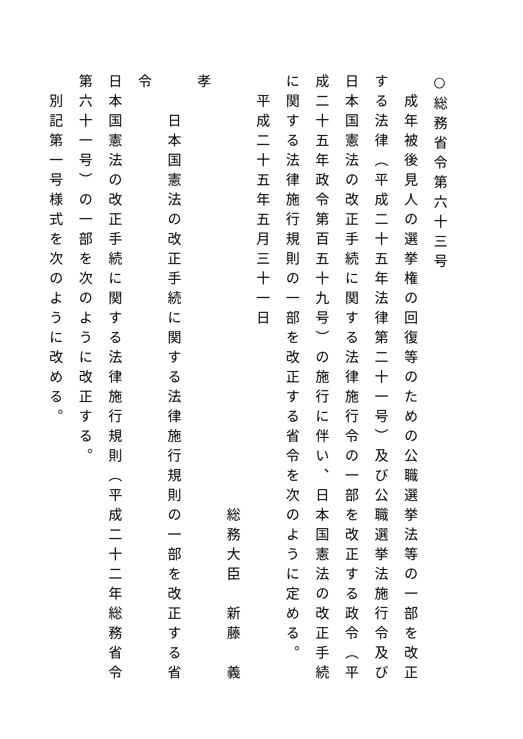○総務省令第六十三号
成年被後見人の選挙権の回復等のための公職選挙法等の一部を改正する法律（平成二十五年法律第二十一号）及び公職選挙法施行令及び日本国憲法の改正手続に関する法律施行令の一部を改正する政令（平成二十五年政令第百五十九号）の施行に伴い、日本国憲法の改正手続に関する法律施行規則の一部を改正する省令を次のように定める。
平成二十五年五月三十一日
総務大臣　新藤　義孝
日本国憲法の改正手続に関する法律施行規則の一部を改正する省令
日本国憲法の改正手続に関する法律施行規則（平成二十二年総務省令第六十一号）の一部を次のように改正する。
別記第一号様式を次のように改める。